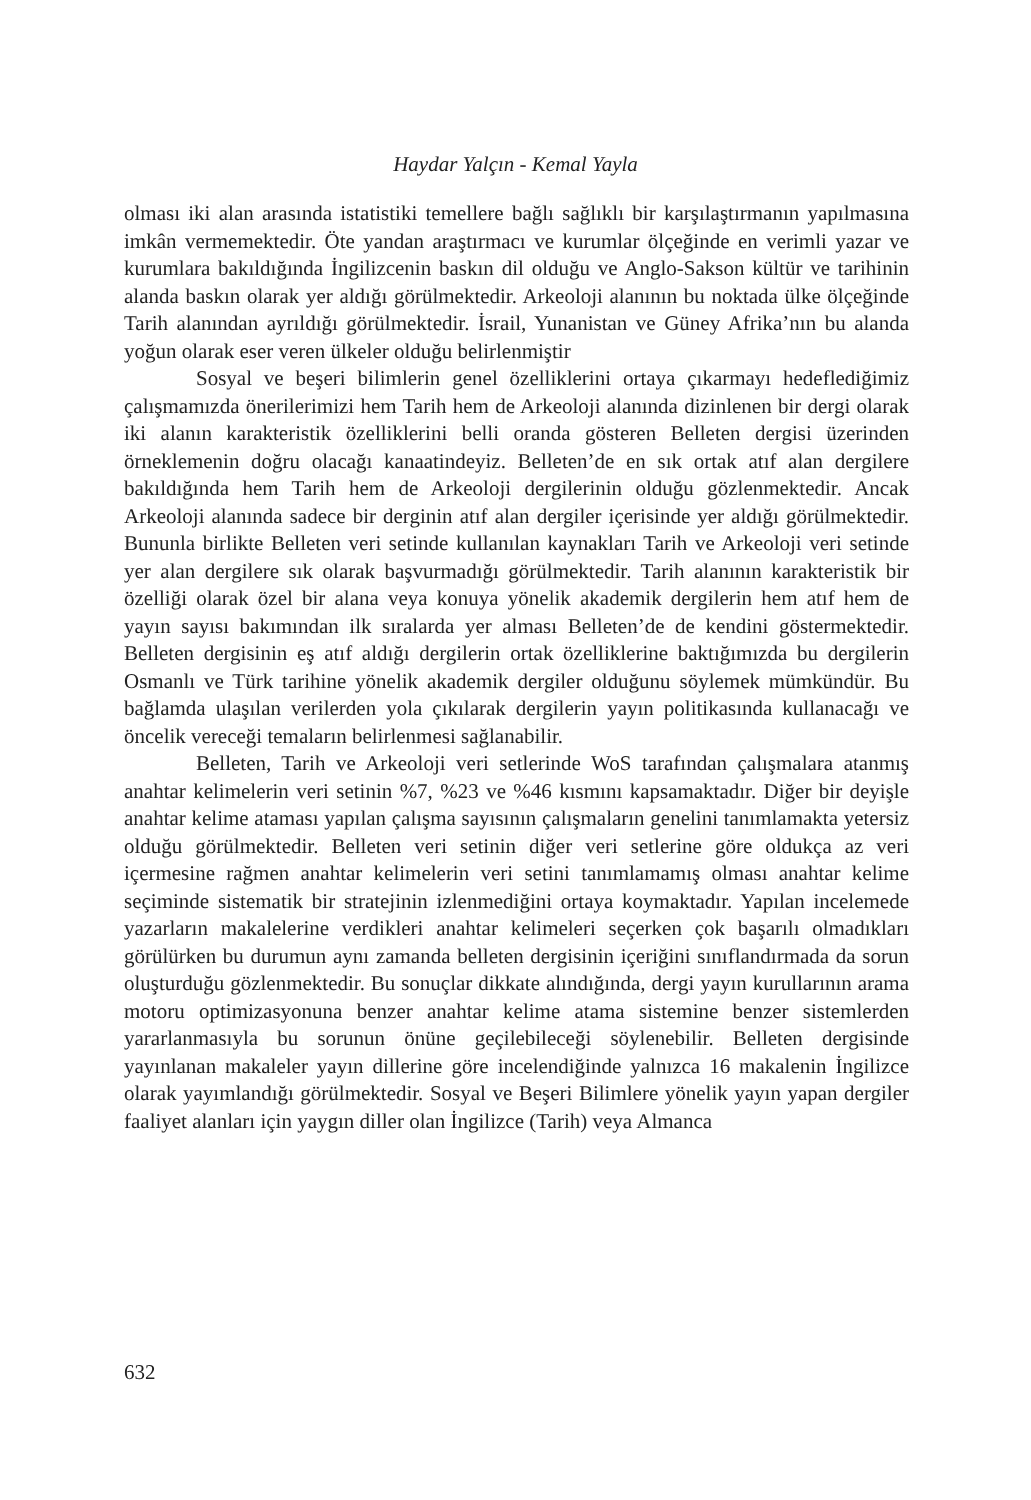Haydar Yalçın - Kemal Yayla
olması iki alan arasında istatistiki temellere bağlı sağlıklı bir karşılaştırmanın yapılmasına imkân vermemektedir. Öte yandan araştırmacı ve kurumlar ölçeğinde en verimli yazar ve kurumlara bakıldığında İngilizcenin baskın dil olduğu ve Anglo-Sakson kültür ve tarihinin alanda baskın olarak yer aldığı görülmektedir. Arkeoloji alanının bu noktada ülke ölçeğinde Tarih alanından ayrıldığı görülmektedir. İsrail, Yunanistan ve Güney Afrika’nın bu alanda yoğun olarak eser veren ülkeler olduğu belirlenmiştir
Sosyal ve beşeri bilimlerin genel özelliklerini ortaya çıkarmayı hedeflediğimiz çalışmamızda önerilerimizi hem Tarih hem de Arkeoloji alanında dizinlenen bir dergi olarak iki alanın karakteristik özelliklerini belli oranda gösteren Belleten dergisi üzerinden örneklemenin doğru olacağı kanaatindeyiz. Belleten’de en sık ortak atıf alan dergilere bakıldığında hem Tarih hem de Arkeoloji dergilerinin olduğu gözlenmektedir. Ancak Arkeoloji alanında sadece bir derginin atıf alan dergiler içerisinde yer aldığı görülmektedir. Bununla birlikte Belleten veri setinde kullanılan kaynakları Tarih ve Arkeoloji veri setinde yer alan dergilere sık olarak başvurmadığı görülmektedir. Tarih alanının karakteristik bir özelliği olarak özel bir alana veya konuya yönelik akademik dergilerin hem atıf hem de yayın sayısı bakımından ilk sıralarda yer alması Belleten’de de kendini göstermektedir. Belleten dergisinin eş atıf aldığı dergilerin ortak özelliklerine baktığımızda bu dergilerin Osmanlı ve Türk tarihine yönelik akademik dergiler olduğunu söylemek mümkündür. Bu bağlamda ulaşılan verilerden yola çıkılarak dergilerin yayın politikasında kullanacağı ve öncelik vereceği temaların belirlenmesi sağlanabilir.
Belleten, Tarih ve Arkeoloji veri setlerinde WoS tarafından çalışmalara atanmış anahtar kelimelerin veri setinin %7, %23 ve %46 kısmını kapsamaktadır. Diğer bir deyişle anahtar kelime ataması yapılan çalışma sayısının çalışmaların genelini tanımlamakta yetersiz olduğu görülmektedir. Belleten veri setinin diğer veri setlerine göre oldukça az veri içermesine rağmen anahtar kelimelerin veri setini tanımlamamış olması anahtar kelime seçiminde sistematik bir stratejinin izlenmediğini ortaya koymaktadır. Yapılan incelemede yazarların makalelerine verdikleri anahtar kelimeleri seçerken çok başarılı olmadıkları görülürken bu durumun aynı zamanda belleten dergisinin içeriğini sınıflandırmada da sorun oluşturduğu gözlenmektedir. Bu sonuçlar dikkate alındığında, dergi yayın kurullarının arama motoru optimizasyonuna benzer anahtar kelime atama sistemine benzer sistemlerden yararlanmasıyla bu sorunun önüne geçilebileceği söylenebilir. Belleten dergisinde yayınlanan makaleler yayın dillerine göre incelendiğinde yalnızca 16 makalenin İngilizce olarak yayımlandığı görülmektedir. Sosyal ve Beşeri Bilimlere yönelik yayın yapan dergiler faaliyet alanları için yaygın diller olan İngilizce (Tarih) veya Almanca
632